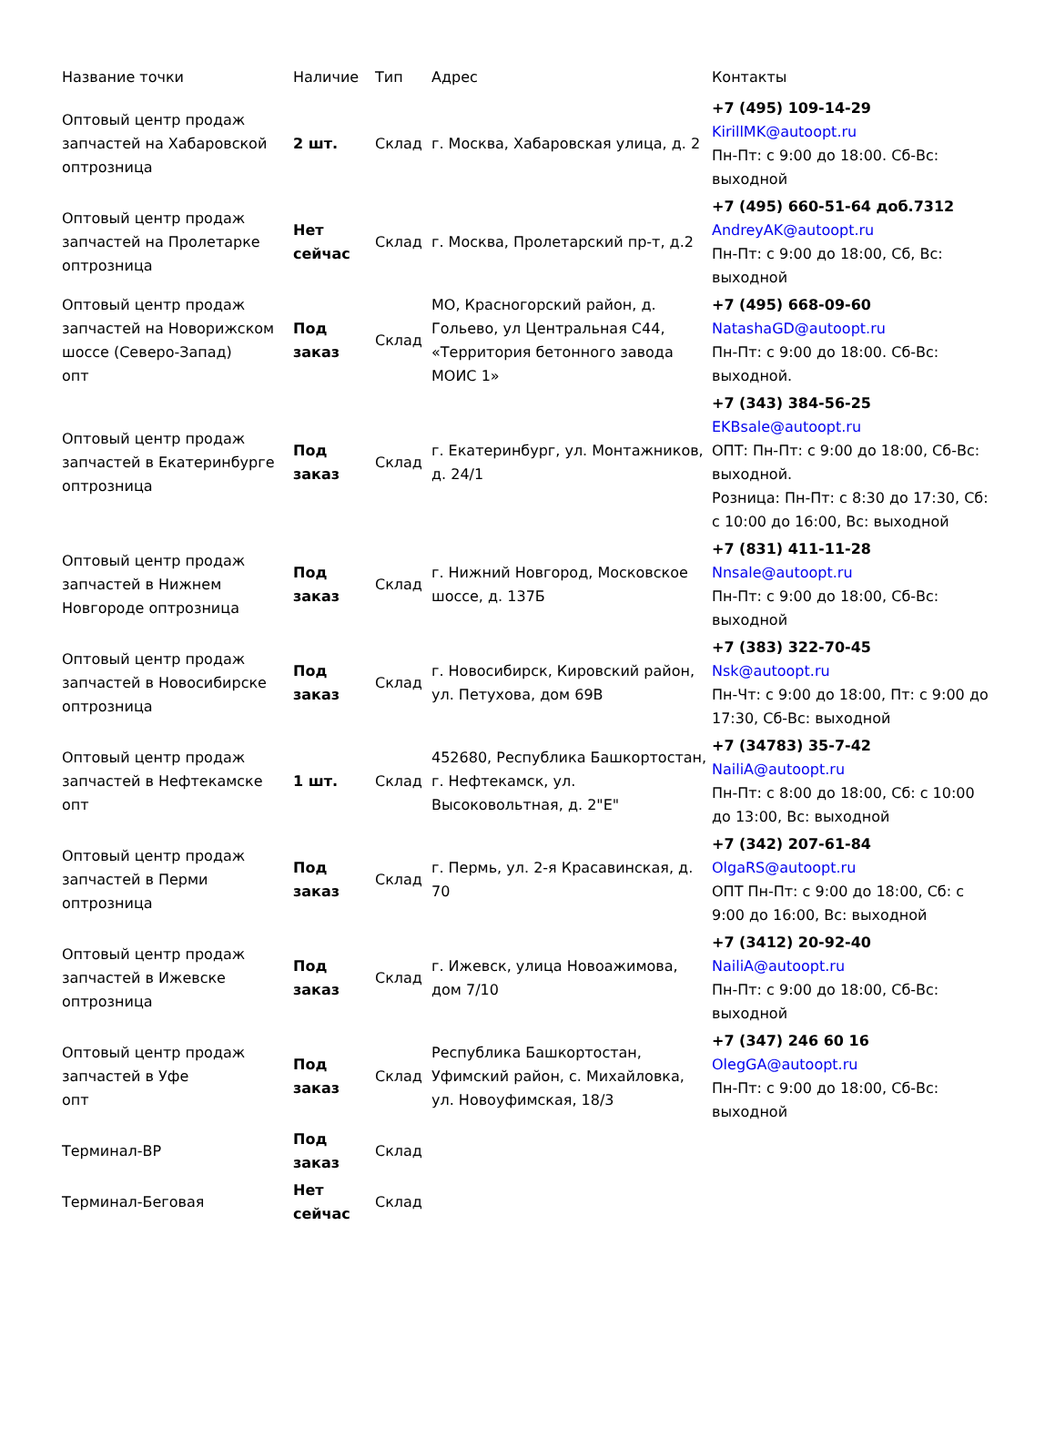| Название точки | Наличие | Тип | Адрес | Контакты |
| --- | --- | --- | --- | --- |
| Оптовый центр продаж запчастей на Хабаровской оптрозница | 2 шт. | Склад | г. Москва, Хабаровская улица, д. 2 | +7 (495) 109-14-29 KirillMK@autoopt.ru Пн-Пт: с 9:00 до 18:00. Сб-Вс: выходной |
| Оптовый центр продаж запчастей на Пролетарке оптрозница | Нет сейчас | Склад | г. Москва, Пролетарский пр-т, д.2 | +7 (495) 660-51-64 доб.7312 AndreyAK@autoopt.ru Пн-Пт: с 9:00 до 18:00, Сб, Вс: выходной |
| Оптовый центр продаж запчастей на Новорижском шоссе (Северо-Запад) опт | Под заказ | Склад | МО, Красногорский район, д. Гольево, ул Центральная С44, «Территория бетонного завода МОИС 1» | +7 (495) 668-09-60 NatashaGD@autoopt.ru Пн-Пт: с 9:00 до 18:00. Сб-Вс: выходной. |
| Оптовый центр продаж запчастей в Екатеринбурге оптрозница | Под заказ | Склад | г. Екатеринбург, ул. Монтажников, д. 24/1 | +7 (343) 384-56-25 EKBsale@autoopt.ru ОПТ: Пн-Пт: с 9:00 до 18:00, Сб-Вс: выходной. Розница: Пн-Пт: с 8:30 до 17:30, Сб: с 10:00 до 16:00, Вс: выходной |
| Оптовый центр продаж запчастей в Нижнем Новгороде оптрозница | Под заказ | Склад | г. Нижний Новгород, Московское шоссе, д. 137Б | +7 (831) 411-11-28 Nnsale@autoopt.ru Пн-Пт: с 9:00 до 18:00, Сб-Вс: выходной |
| Оптовый центр продаж запчастей в Новосибирске оптрозница | Под заказ | Склад | г. Новосибирск, Кировский район, ул. Петухова, дом 69В | +7 (383) 322-70-45 Nsk@autoopt.ru Пн-Чт: с 9:00 до 18:00, Пт: с 9:00 до 17:30, Сб-Вс: выходной |
| Оптовый центр продаж запчастей в Нефтекамске опт | 1 шт. | Склад | 452680, Республика Башкортостан, г. Нефтекамск, ул. Высоковольтная, д. 2"Е" | +7 (34783) 35-7-42 NailiA@autoopt.ru Пн-Пт: с 8:00 до 18:00, Сб: с 10:00 до 13:00, Вс: выходной |
| Оптовый центр продаж запчастей в Перми оптрозница | Под заказ | Склад | г. Пермь, ул. 2-я Красавинская, д. 70 | +7 (342) 207-61-84 OlgaRS@autoopt.ru ОПТ Пн-Пт: с 9:00 до 18:00, Сб: с 9:00 до 16:00, Вс: выходной |
| Оптовый центр продаж запчастей в Ижевске оптрозница | Под заказ | Склад | г. Ижевск, улица Новоажимова, дом 7/10 | +7 (3412) 20-92-40 NailiA@autoopt.ru Пн-Пт: с 9:00 до 18:00, Сб-Вс: выходной |
| Оптовый центр продаж запчастей в Уфе опт | Под заказ | Склад | Республика Башкортостан, Уфимский район, с. Михайловка, ул. Новоуфимская, 18/3 | +7 (347) 246 60 16 OlegGA@autoopt.ru Пн-Пт: с 9:00 до 18:00, Сб-Вс: выходной |
| Терминал-ВР | Под заказ | Склад | | |
| Терминал-Беговая | Нет сейчас | Склад | | |